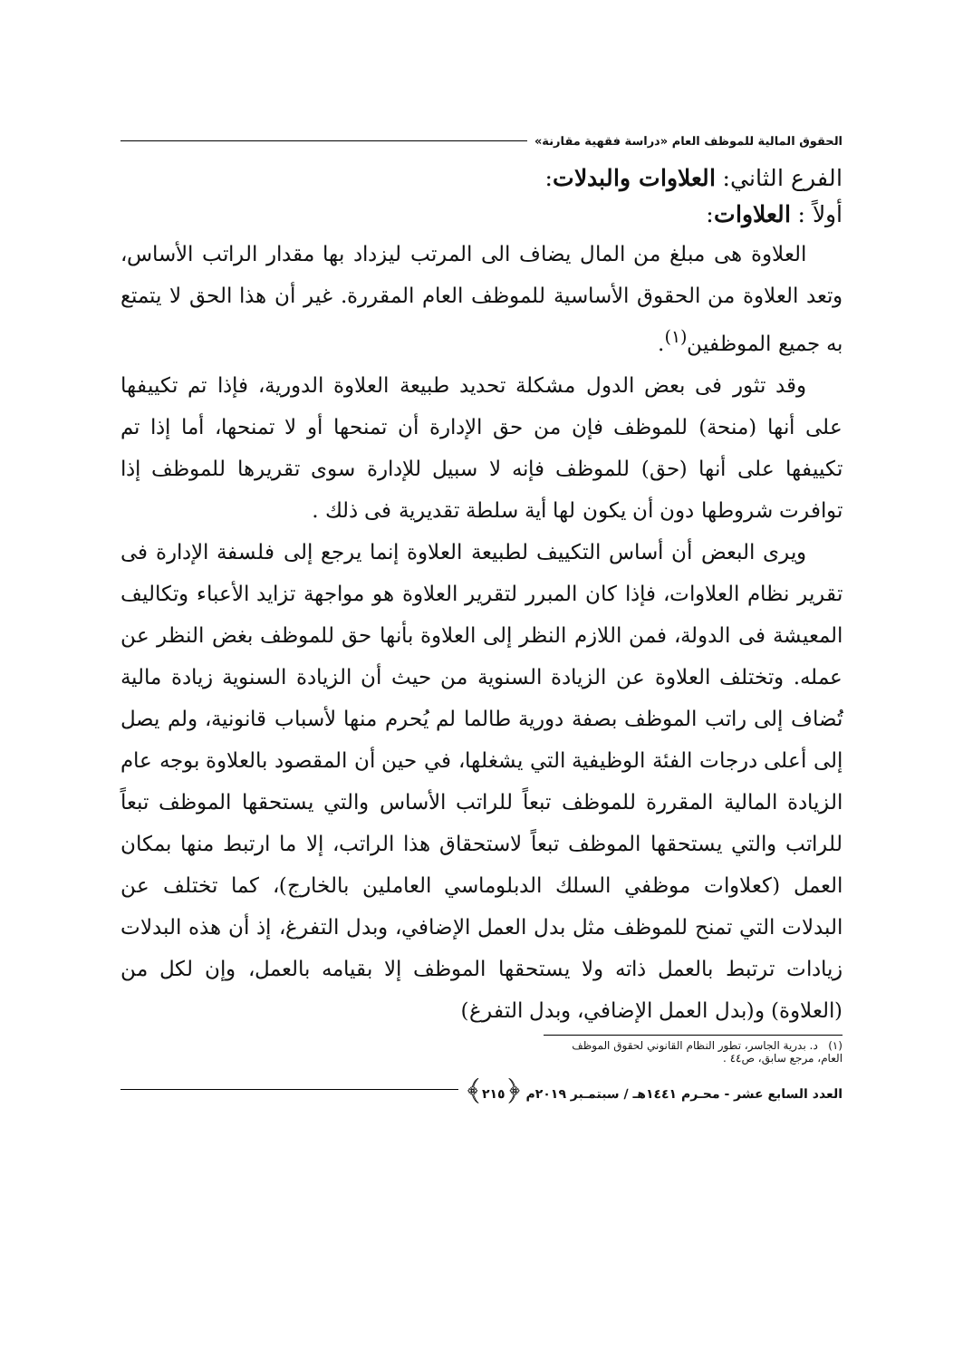الحقوق المالية للموظف العام «دراسة فقهية مقارنة»
الفرع الثاني: العلاوات والبدلات:
أولاً : العلاوات:
العلاوة هى مبلغ من المال يضاف الى المرتب ليزداد بها مقدار الراتب الأساس، وتعد العلاوة من الحقوق الأساسية للموظف العام المقررة. غير أن هذا الحق لا يتمتع به جميع الموظفين<sup>(١)</sup>.
وقد تثور فى بعض الدول مشكلة تحديد طبيعة العلاوة الدورية، فإذا تم تكييفها على أنها (منحة) للموظف فإن من حق الإدارة أن تمنحها أو لا تمنحها، أما إذا تم تكييفها على أنها (حق) للموظف فإنه لا سبيل للإدارة سوى تقريرها للموظف إذا توافرت شروطها دون أن يكون لها أية سلطة تقديرية فى ذلك .
ويرى البعض أن أساس التكييف لطبيعة العلاوة إنما يرجع إلى فلسفة الإدارة فى تقرير نظام العلاوات، فإذا كان المبرر لتقرير العلاوة هو مواجهة تزايد الأعباء وتكاليف المعيشة فى الدولة، فمن اللازم النظر إلى العلاوة بأنها حق للموظف بغض النظر عن عمله. وتختلف العلاوة عن الزيادة السنوية من حيث أن الزيادة السنوية زيادة مالية تُضاف إلى راتب الموظف بصفة دورية طالما لم يُحرم منها لأسباب قانونية، ولم يصل إلى أعلى درجات الفئة الوظيفية التي يشغلها، في حين أن المقصود بالعلاوة بوجه عام الزيادة المالية المقررة للموظف تبعاً للراتب الأساس والتي يستحقها الموظف تبعاً للراتب والتي يستحقها الموظف تبعاً لاستحقاق هذا الراتب، إلا ما ارتبط منها بمكان العمل (كعلاوات موظفي السلك الدبلوماسي العاملين بالخارج)، كما تختلف عن البدلات التي تمنح للموظف مثل بدل العمل الإضافي، وبدل التفرغ، إذ أن هذه البدلات زيادات ترتبط بالعمل ذاته ولا يستحقها الموظف إلا بقيامه بالعمل، وإن لكل من (العلاوة) و(بدل العمل الإضافي، وبدل التفرغ)
(١) د. بدرية الجاسر، تطور النظام القانوني لحقوق الموظف العام، مرجع سابق، ص٤٤ .
العدد السابع عشر - محـرم ١٤٤١هـ / سبتمـبر ٢٠١٩م ﴿٢١٥﴾